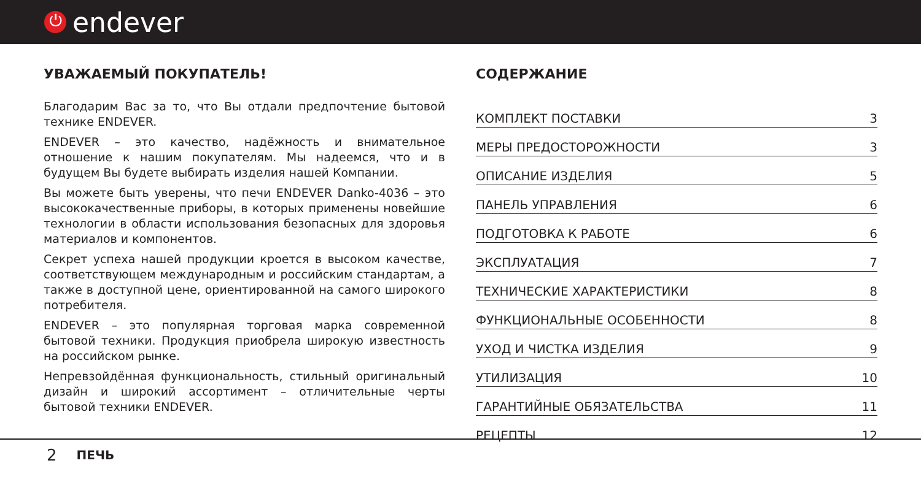⏻ endever
УВАЖАЕМЫЙ ПОКУПАТЕЛЬ!
Благодарим Вас за то, что Вы отдали предпочтение бытовой технике ENDEVER.
ENDEVER – это качество, надёжность и внимательное отношение к нашим покупателям. Мы надеемся, что и в будущем Вы будете выбирать изделия нашей Компании.
Вы можете быть уверены, что печи ENDEVER Danko-4036 – это высококачественные приборы, в которых применены новейшие технологии в области использования безопасных для здоровья материалов и компонентов.
Секрет успеха нашей продукции кроется в высоком качестве, соответствующем международным и российским стандартам, а также в доступной цене, ориентированной на самого широкого потребителя.
ENDEVER – это популярная торговая марка современной бытовой техники. Продукция приобрела широкую известность на российском рынке.
Непревзойдённая функциональность, стильный оригинальный дизайн и широкий ассортимент – отличительные черты бытовой техники ENDEVER.
СОДЕРЖАНИЕ
КОМПЛЕКТ ПОСТАВКИ 3
МЕРЫ ПРЕДОСТОРОЖНОСТИ 3
ОПИСАНИЕ ИЗДЕЛИЯ 5
ПАНЕЛЬ УПРАВЛЕНИЯ 6
ПОДГОТОВКА К РАБОТЕ 6
ЭКСПЛУАТАЦИЯ 7
ТЕХНИЧЕСКИЕ ХАРАКТЕРИСТИКИ 8
ФУНКЦИОНАЛЬНЫЕ ОСОБЕННОСТИ 8
УХОД И ЧИСТКА ИЗДЕЛИЯ 9
УТИЛИЗАЦИЯ 10
ГАРАНТИЙНЫЕ ОБЯЗАТЕЛЬСТВА 11
РЕЦЕПТЫ 12
2 ПЕЧЬ